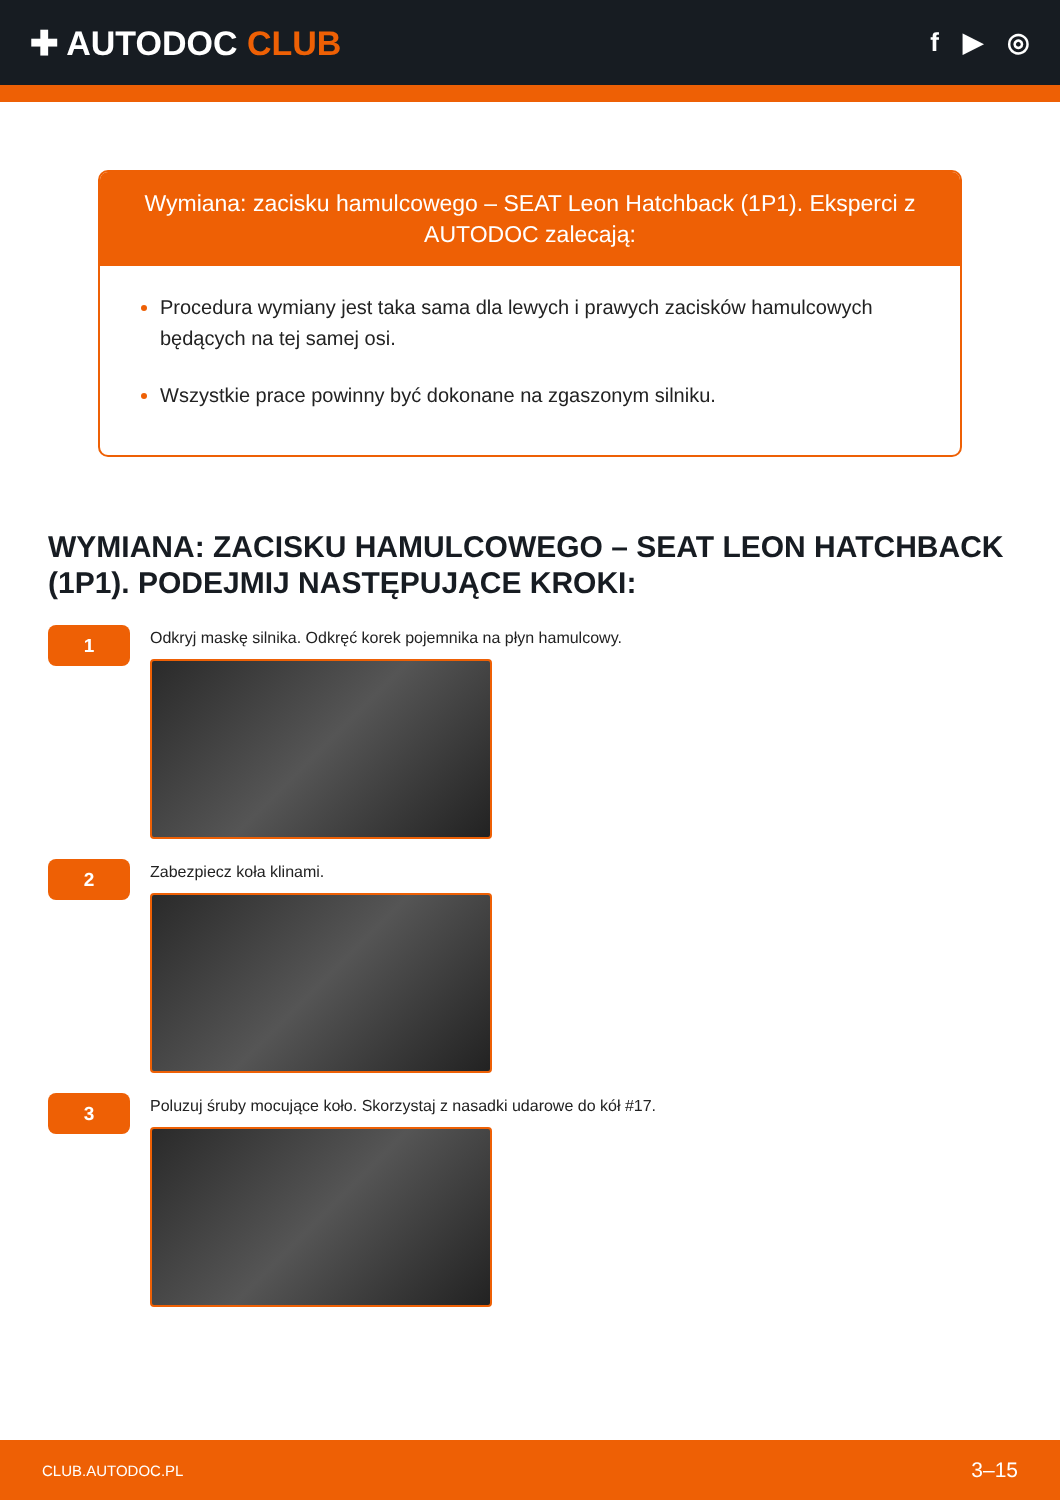✚ AUTODOC CLUB
f ▶ ◎
Wymiana: zacisku hamulcowego – SEAT Leon Hatchback (1P1). Eksperci z AUTODOC zalecają:
Procedura wymiany jest taka sama dla lewych i prawych zacisków hamulcowych będących na tej samej osi.
Wszystkie prace powinny być dokonane na zgaszonym silniku.
WYMIANA: ZACISKU HAMULCOWEGO – SEAT LEON HATCHBACK (1P1). PODEJMIJ NASTĘPUJĄCE KROKI:
1
Odkryj maskę silnika. Odkręć korek pojemnika na płyn hamulcowy.
2
Zabezpiecz koła klinami.
3
Poluzuj śruby mocujące koło. Skorzystaj z nasadki udarowe do kół #17.
CLUB.AUTODOC.PL 3–15